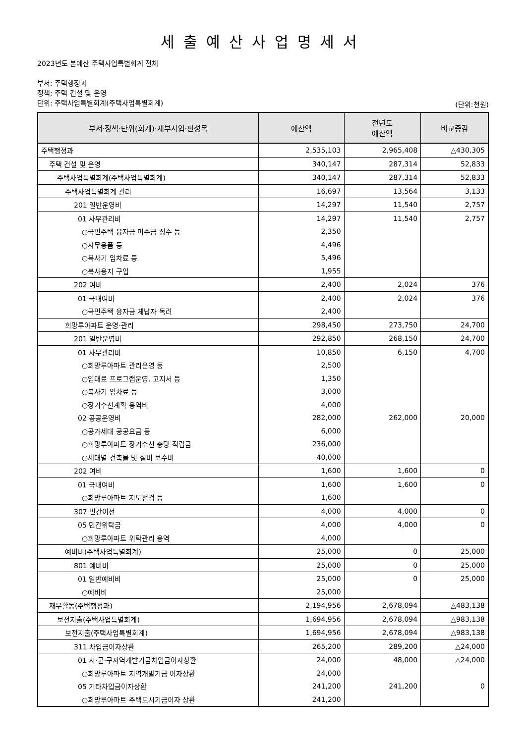세출예산사업명세서
2023년도 본예산 주택사업특별회계 전체
부서: 주택행정과
정책: 주택 건설 및 운영
단위: 주택사업특별회계(주택사업특별회계)
(단위:천원)
| 부서·정책·단위(회계)·세부사업·편성목 | 예산액 | 전년도 예산액 | 비교증감 |
| --- | --- | --- | --- |
| 주택행정과 | 2,535,103 | 2,965,408 | △430,305 |
| 주택 건설 및 운영 | 340,147 | 287,314 | 52,833 |
| 주택사업특별회계(주택사업특별회계) | 340,147 | 287,314 | 52,833 |
| 주택사업특별회계 관리 | 16,697 | 13,564 | 3,133 |
| 201 일반운영비 | 14,297 | 11,540 | 2,757 |
| 01 사무관리비 | 14,297 | 11,540 | 2,757 |
| ○국민주택 융자금 미수금 징수 등 | 2,350 | | |
| ○사무용품 등 | 4,496 | | |
| ○복사기 임차료 등 | 5,496 | | |
| ○복사용지 구입 | 1,955 | | |
| 202 여비 | 2,400 | 2,024 | 376 |
| 01 국내여비 | 2,400 | 2,024 | 376 |
| ○국민주택 융자금 체납자 독려 | 2,400 | | |
| 희망루아파트 운영·관리 | 298,450 | 273,750 | 24,700 |
| 201 일반운영비 | 292,850 | 268,150 | 24,700 |
| 01 사무관리비 | 10,850 | 6,150 | 4,700 |
| ○희망루아파트 관리운영 등 | 2,500 | | |
| ○임대료 프로그램운영, 고지서 등 | 1,350 | | |
| ○복사기 임차료 등 | 3,000 | | |
| ○장기수선계획 용역비 | 4,000 | | |
| 02 공공운영비 | 282,000 | 262,000 | 20,000 |
| ○공가세대 공공요금 등 | 6,000 | | |
| ○희망루아파트 장기수선 충당 적립금 | 236,000 | | |
| ○세대별 건축물 및 설비 보수비 | 40,000 | | |
| 202 여비 | 1,600 | 1,600 | 0 |
| 01 국내여비 | 1,600 | 1,600 | 0 |
| ○희망루아파트 지도점검 등 | 1,600 | | |
| 307 민간이전 | 4,000 | 4,000 | 0 |
| 05 민간위탁금 | 4,000 | 4,000 | 0 |
| ○희망루아파트 위탁관리 용역 | 4,000 | | |
| 예비비(주택사업특별회계) | 25,000 | 0 | 25,000 |
| 801 예비비 | 25,000 | 0 | 25,000 |
| 01 일반예비비 | 25,000 | 0 | 25,000 |
| ○예비비 | 25,000 | | |
| 재무활동(주택행정과) | 2,194,956 | 2,678,094 | △483,138 |
| 보전지출(주택사업특별회계) | 1,694,956 | 2,678,094 | △983,138 |
| 보전지출(주택사업특별회계) | 1,694,956 | 2,678,094 | △983,138 |
| 311 차입금이자상환 | 265,200 | 289,200 | △24,000 |
| 01 시·군·구지역개발기금차입금이자상환 | 24,000 | 48,000 | △24,000 |
| ○희망루아파트 지역개발기금 이자상환 | 24,000 | | |
| 05 기타차입금이자상환 | 241,200 | 241,200 | 0 |
| ○희망루아파트 주택도시기금이자 상환 | 241,200 | | |